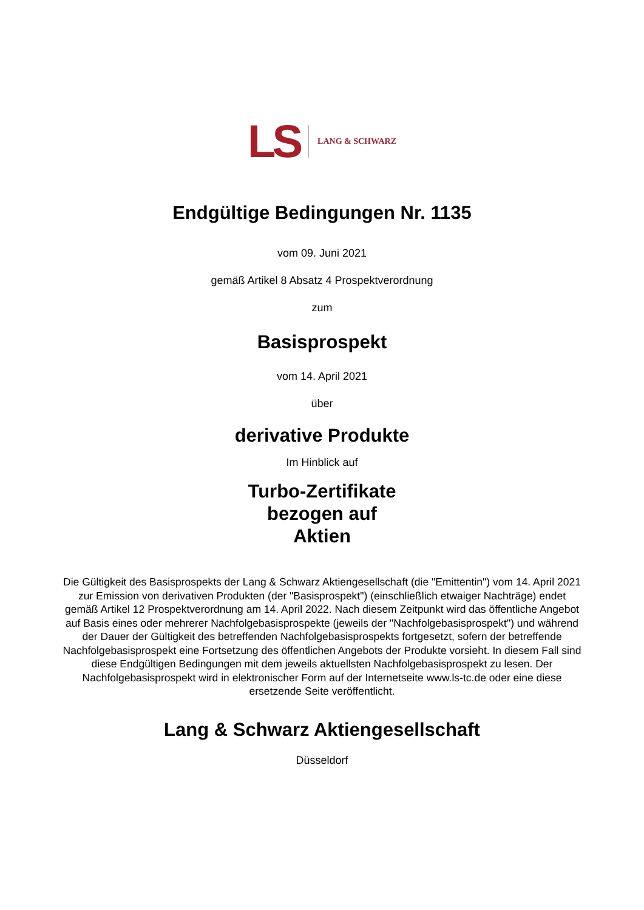LS LANG & SCHWARZ
Endgültige Bedingungen Nr. 1135
vom 09. Juni 2021
gemäß Artikel 8 Absatz 4 Prospektverordnung
zum
Basisprospekt
vom 14. April 2021
über
derivative Produkte
Im Hinblick auf
Turbo-Zertifikate
bezogen auf
Aktien
Die Gültigkeit des Basisprospekts der Lang & Schwarz Aktiengesellschaft (die "Emittentin") vom 14. April 2021 zur Emission von derivativen Produkten (der "Basisprospekt") (einschließlich etwaiger Nachträge) endet gemäß Artikel 12 Prospektverordnung am 14. April 2022. Nach diesem Zeitpunkt wird das öffentliche Angebot auf Basis eines oder mehrerer Nachfolgebasisprospekte (jeweils der "Nachfolgebasisprospekt") und während der Dauer der Gültigkeit des betreffenden Nachfolgebasisprospekts fortgesetzt, sofern der betreffende Nachfolgebasisprospekt eine Fortsetzung des öffentlichen Angebots der Produkte vorsieht. In diesem Fall sind diese Endgültigen Bedingungen mit dem jeweils aktuellsten Nachfolgebasisprospekt zu lesen. Der Nachfolgebasisprospekt wird in elektronischer Form auf der Internetseite www.ls-tc.de oder eine diese ersetzende Seite veröffentlicht.
Lang & Schwarz Aktiengesellschaft
Düsseldorf